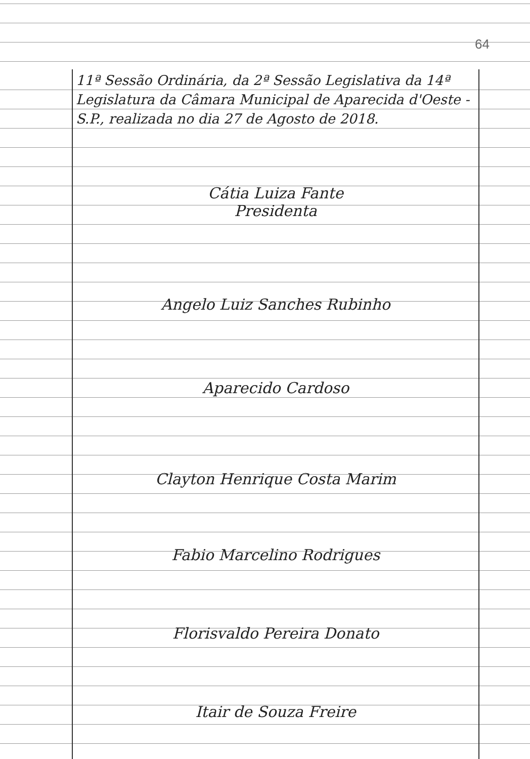64
11ª Sessão Ordinária, da 2ª Sessão Legislativa da 14ª Legislatura da Câmara Municipal de Aparecida d'Oeste - S.P., realizada no dia 27 de Agosto de 2018.
Cátia Luiza Fante
Presidenta
Angelo Luiz Sanches Rubinho
Aparecido Cardoso
Clayton Henrique Costa Marim
Fabio Marcelino Rodrigues
Florisvaldo Pereira Donato
Itair de Souza Freire